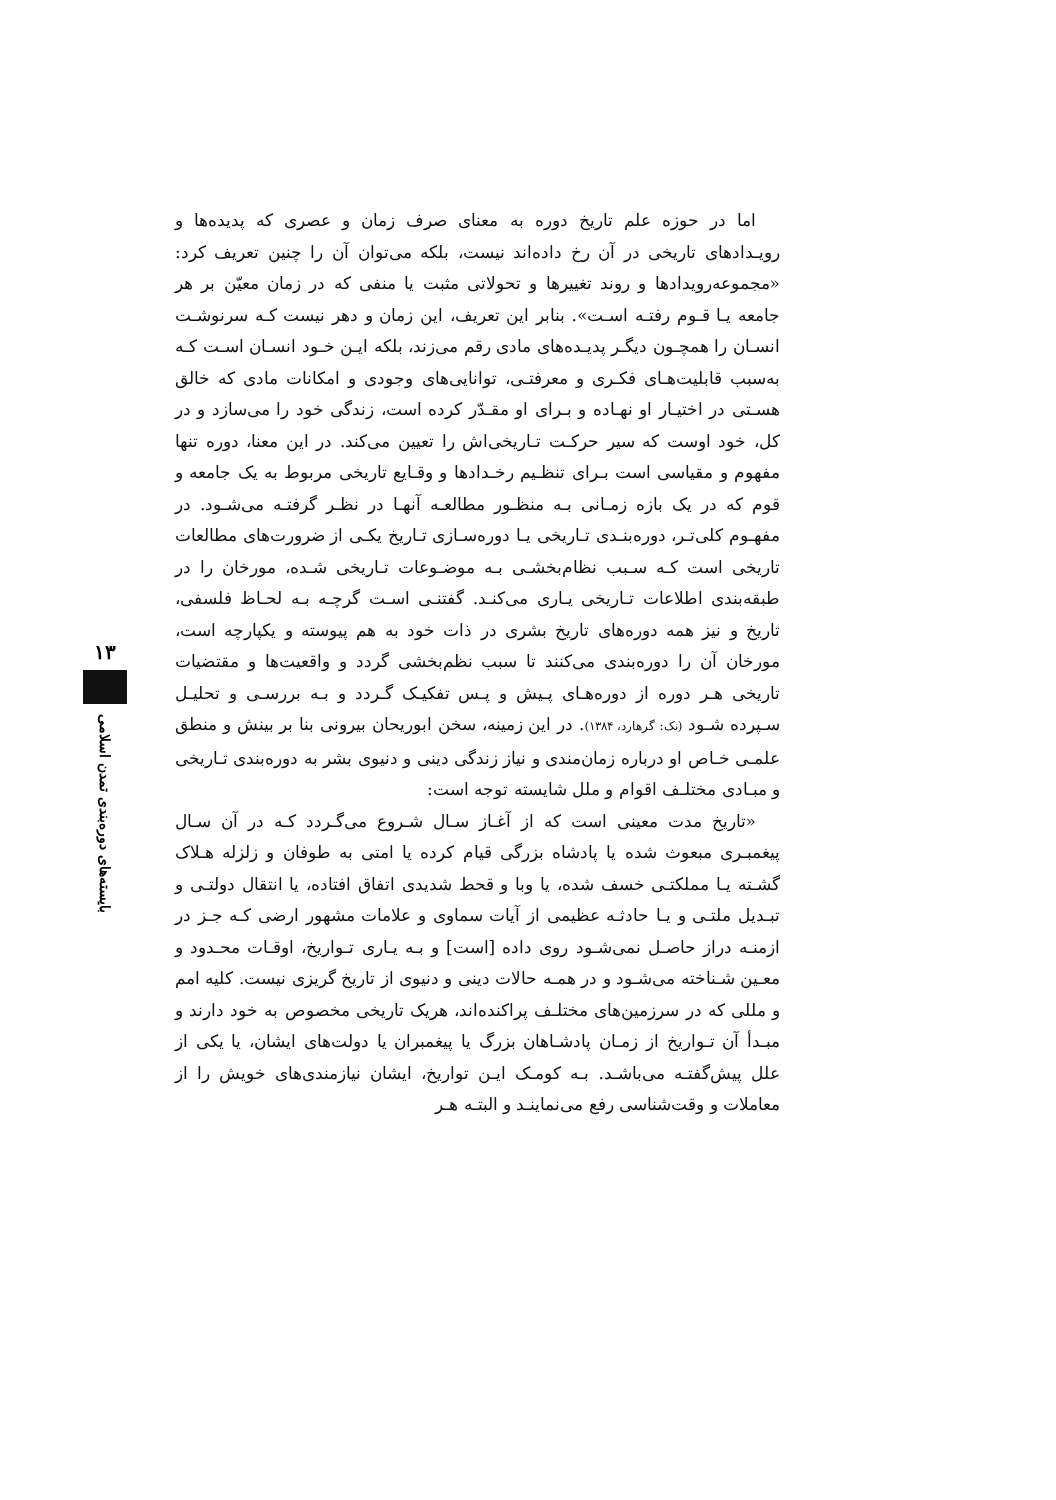۱۳
بایسته‌های دوره‌بندی تمدن اسلامی
اما در حوزه علم تاریخ دوره به معنای صرف زمان و عصری که پدیده‌ها و رویـدادهای تاریخی در آن رخ داده‌اند نیست، بلکه می‌توان آن را چنین تعریف کرد: «مجموعه‌رویدادها و روند تغییرها و تحولاتی مثبت یا منفی که در زمان معیّن بر هر جامعه یـا قـوم رفتـه اسـت». بنابر این تعریف، این زمان و دهر نیست کـه سرنوشـت انسـان را همچـون دیگـر پدیـده‌های مادی رقم می‌زند، بلکه ایـن خـود انسـان اسـت کـه به‌سبب قابلیت‌هـای فکـری و معرفتـی، توانایی‌های وجودی و امکانات مادی که خالق هسـتی در اختیـار او نهـاده و بـرای او مقـدّر کرده است، زندگی خود را می‌سازد و در کل، خود اوست که سیر حرکـت تـاریخی‌اش را تعیین می‌کند. در این معنا، دوره تنها مفهوم و مقیاسی است بـرای تنظـیم رخـدادها و وقـایع تاریخی مربوط به یک جامعه و قوم که در یک بازه زمـانی بـه منظـور مطالعـه آنهـا در نظـر گرفتـه می‌شـود. در مفهـوم کلی‌تـر، دوره‌بنـدی تـاریخی یـا دوره‌سـازی تـاریخ یکـی از ضرورت‌های مطالعات تاریخی است کـه سـبب نظام‌بخشـی بـه موضـوعات تـاریخی شـده، مورخان را در طبقه‌بندی اطلاعات تـاریخی یـاری می‌کنـد. گفتنـی اسـت گرچـه بـه لحـاظ فلسفی، تاریخ و نیز همه دوره‌های تاریخ بشری در ذات خود به هم پیوسته و یکپارچه است، مورخان آن را دوره‌بندی می‌کنند تا سبب نظم‌بخشی گردد و واقعیت‌ها و مقتضیات تاریخی هـر دوره از دوره‌هـای پـیش و پـس تفکیـک گـردد و بـه بررسـی و تحلیـل سـپرده شـود (نک: گرهارد، ۱۳۸۴). در این زمینه، سخن ابوریحان بیرونی بنا بر بینش و منطق علمـی خـاص او درباره زمان‌مندی و نیاز زندگی دینی و دنیوی بشر به دوره‌بندی تـاریخی و مبـادی مختلـف اقوام و ملل شایسته توجه است:
«تاریخ مدت معینی است که از آغـاز سـال شـروع می‌گـردد کـه در آن سـال پیغمبـری مبعوث شده یا پادشاه بزرگی قیام کرده یا امتی به طوفان و زلزله هـلاک گشـته یـا مملکتـی خسف شده، یا وبا و قحط شدیدی اتفاق افتاده، یا انتقال دولتـی و تبـدیل ملتـی و یـا حادثـه عظیمی از آیات سماوی و علامات مشهور ارضی کـه جـز در ازمنـه دراز حاصـل نمی‌شـود روی داده [است] و بـه یـاری تـواریخ، اوقـات محـدود و معـین شـناخته می‌شـود و در همـه حالات دینی و دنیوی از تاریخ گریزی نیست. کلیه امم و مللی که در سرزمین‌های مختلـف پراکنده‌اند، هریک تاریخی مخصوص به خود دارند و مبـدأ آن تـواریخ از زمـان پادشـاهان بزرگ یا پیغمبران یا دولت‌های ایشان، یا یکی از علل پیش‌گفتـه می‌باشـد. بـه کومـک ایـن تواریخ، ایشان نیازمندی‌های خویش را از معاملات و وقت‌شناسی رفع می‌نماینـد و البتـه هـر